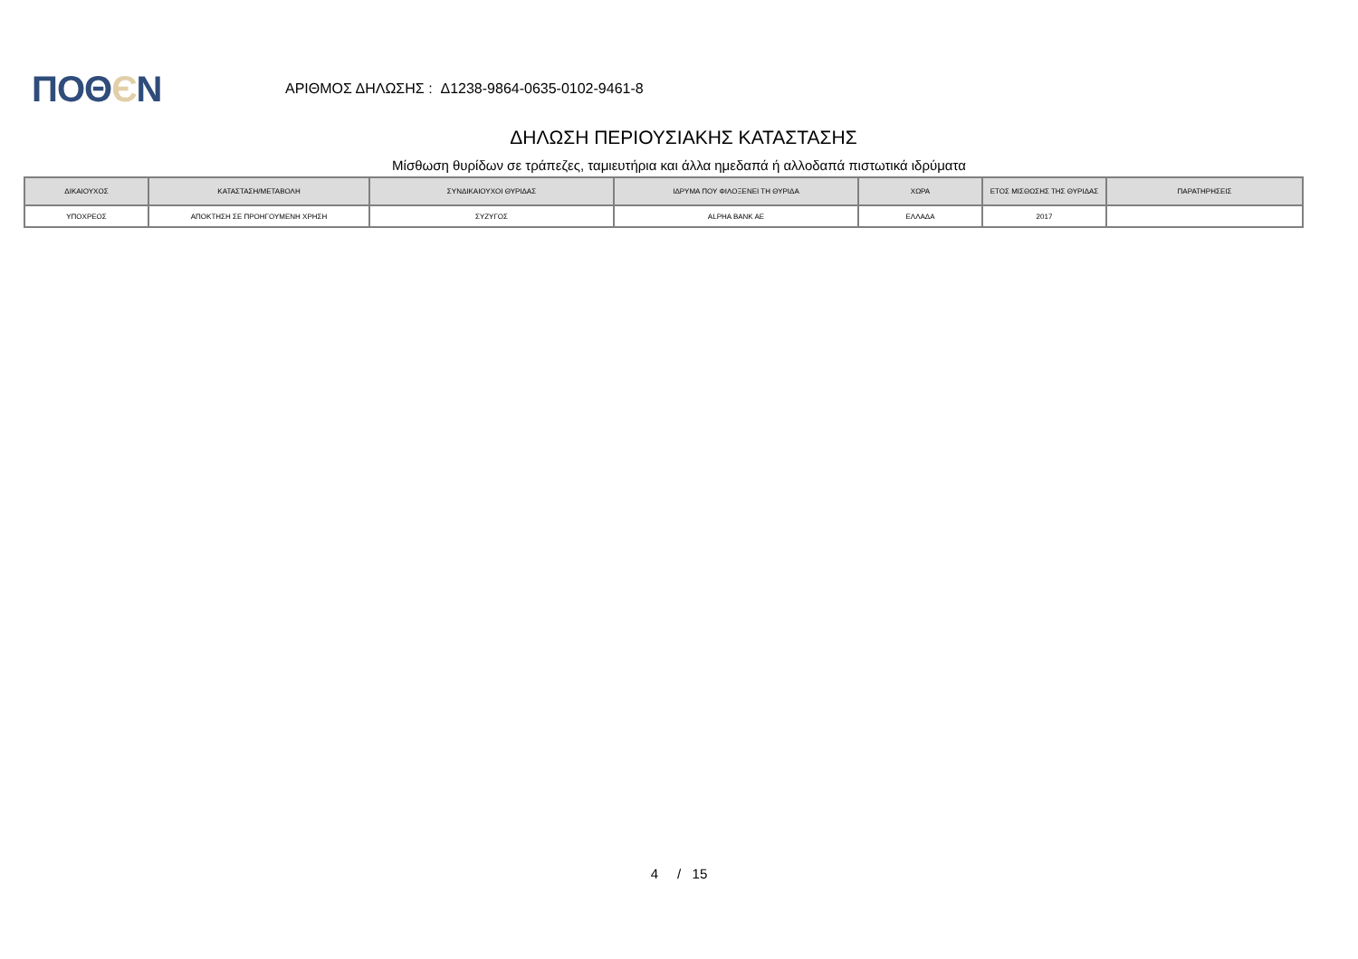ΠΟΘЄΝ
ΑΡΙΘΜΟΣ ΔΗΛΩΣΗΣ : Δ1238-9864-0635-0102-9461-8
ΔΗΛΩΣΗ ΠΕΡΙΟΥΣΙΑΚΗΣ ΚΑΤΑΣΤΑΣΗΣ
Μίσθωση θυρίδων σε τράπεζες, ταμιευτήρια και άλλα ημεδαπά ή αλλοδαπά πιστωτικά ιδρύματα
| ΔΙΚΑΙΟΥΧΟΣ | ΚΑΤΑΣΤΑΣΗ/ΜΕΤΑΒΟΛΗ | ΣΥΝΔΙΚΑΙΟΥΧΟΙ ΘΥΡΙΔΑΣ | ΙΔΡΥΜΑ ΠΟΥ ΦΙΛΟΞΕΝΕΙ ΤΗ ΘΥΡΙΔΑ | ΧΩΡΑ | ΕΤΟΣ ΜΙΣΘΩΣΗΣ ΤΗΣ ΘΥΡΙΔΑΣ | ΠΑΡΑΤΗΡΗΣΕΙΣ |
| --- | --- | --- | --- | --- | --- | --- |
| ΥΠΟΧΡΕΟΣ | ΑΠΟΚΤΗΣΗ ΣΕ ΠΡΟΗΓΟΥΜΕΝΗ ΧΡΗΣΗ | ΣΥΖΥΓΟΣ | ALPHA BANK AE | ΕΛΛΑΔΑ | 2017 | |
4 / 15